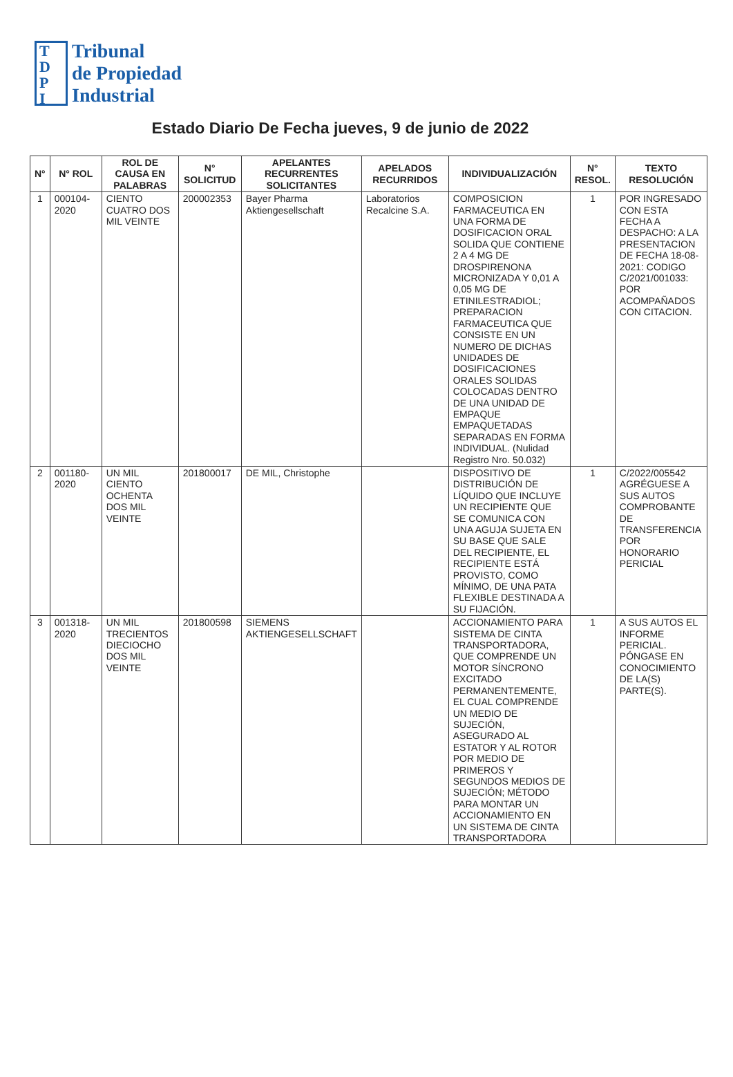T
D
P
I
Tribunal
de Propiedad
Industrial
Estado Diario De Fecha jueves, 9 de junio de 2022
| N° | N° ROL | ROL DE CAUSA EN PALABRAS | N° SOLICITUD | APELANTES RECURRENTES SOLICITANTES | APELADOS RECURRIDOS | INDIVIDUALIZACIÓN | N° RESOL. | TEXTO RESOLUCIÓN |
| --- | --- | --- | --- | --- | --- | --- | --- | --- |
| 1 | 000104-2020 | CIENTO CUATRO DOS MIL VEINTE | 200002353 | Bayer Pharma Aktiengesellschaft | Laboratorios Recalcine S.A. | COMPOSICION FARMACEUTICA EN UNA FORMA DE DOSIFICACION ORAL SOLIDA QUE CONTIENE 2 A 4 MG DE DROSPIRENONA MICRONIZADA Y 0,01 A 0,05 MG DE ETINILESTRADIOL; PREPARACION FARMACEUTICA QUE CONSISTE EN UN NUMERO DE DICHAS UNIDADES DE DOSIFICACIONES ORALES SOLIDAS COLOCADAS DENTRO DE UNA UNIDAD DE EMPAQUE EMPAQUETADAS SEPARADAS EN FORMA INDIVIDUAL. (Nulidad Registro Nro. 50.032) | 1 | POR INGRESADO CON ESTA FECHA A DESPACHO: A LA PRESENTACION DE FECHA 18-08-2021: CODIGO C/2021/001033: POR ACOMPAÑADOS CON CITACION. |
| 2 | 001180-2020 | UN MIL CIENTO OCHENTA DOS MIL VEINTE | 201800017 | DE MIL, Christophe | | DISPOSITIVO DE DISTRIBUCIÓN DE LÍQUIDO QUE INCLUYE UN RECIPIENTE QUE SE COMUNICA CON UNA AGUJA SUJETA EN SU BASE QUE SALE DEL RECIPIENTE, EL RECIPIENTE ESTÁ PROVISTO, COMO MÍNIMO, DE UNA PATA FLEXIBLE DESTINADA A SU FIJACIÓN. | 1 | C/2022/005542 AGRÉGUESE A SUS AUTOS COMPROBANTE DE TRANSFERENCIA POR HONORARIO PERICIAL |
| 3 | 001318-2020 | UN MIL TRECIENTOS DIECIOCHO DOS MIL VEINTE | 201800598 | SIEMENS AKTIENGESELLSCHAFT | | ACCIONAMIENTO PARA SISTEMA DE CINTA TRANSPORTADORA, QUE COMPRENDE UN MOTOR SÍNCRONO EXCITADO PERMANENTEMENTE, EL CUAL COMPRENDE UN MEDIO DE SUJECIÓN, ASEGURADO AL ESTATOR Y AL ROTOR POR MEDIO DE PRIMEROS Y SEGUNDOS MEDIOS DE SUJECIÓN; MÉTODO PARA MONTAR UN ACCIONAMIENTO EN UN SISTEMA DE CINTA TRANSPORTADORA | 1 | A SUS AUTOS EL INFORME PERICIAL. PÓNGASE EN CONOCIMIENTO DE LA(S) PARTE(S). |